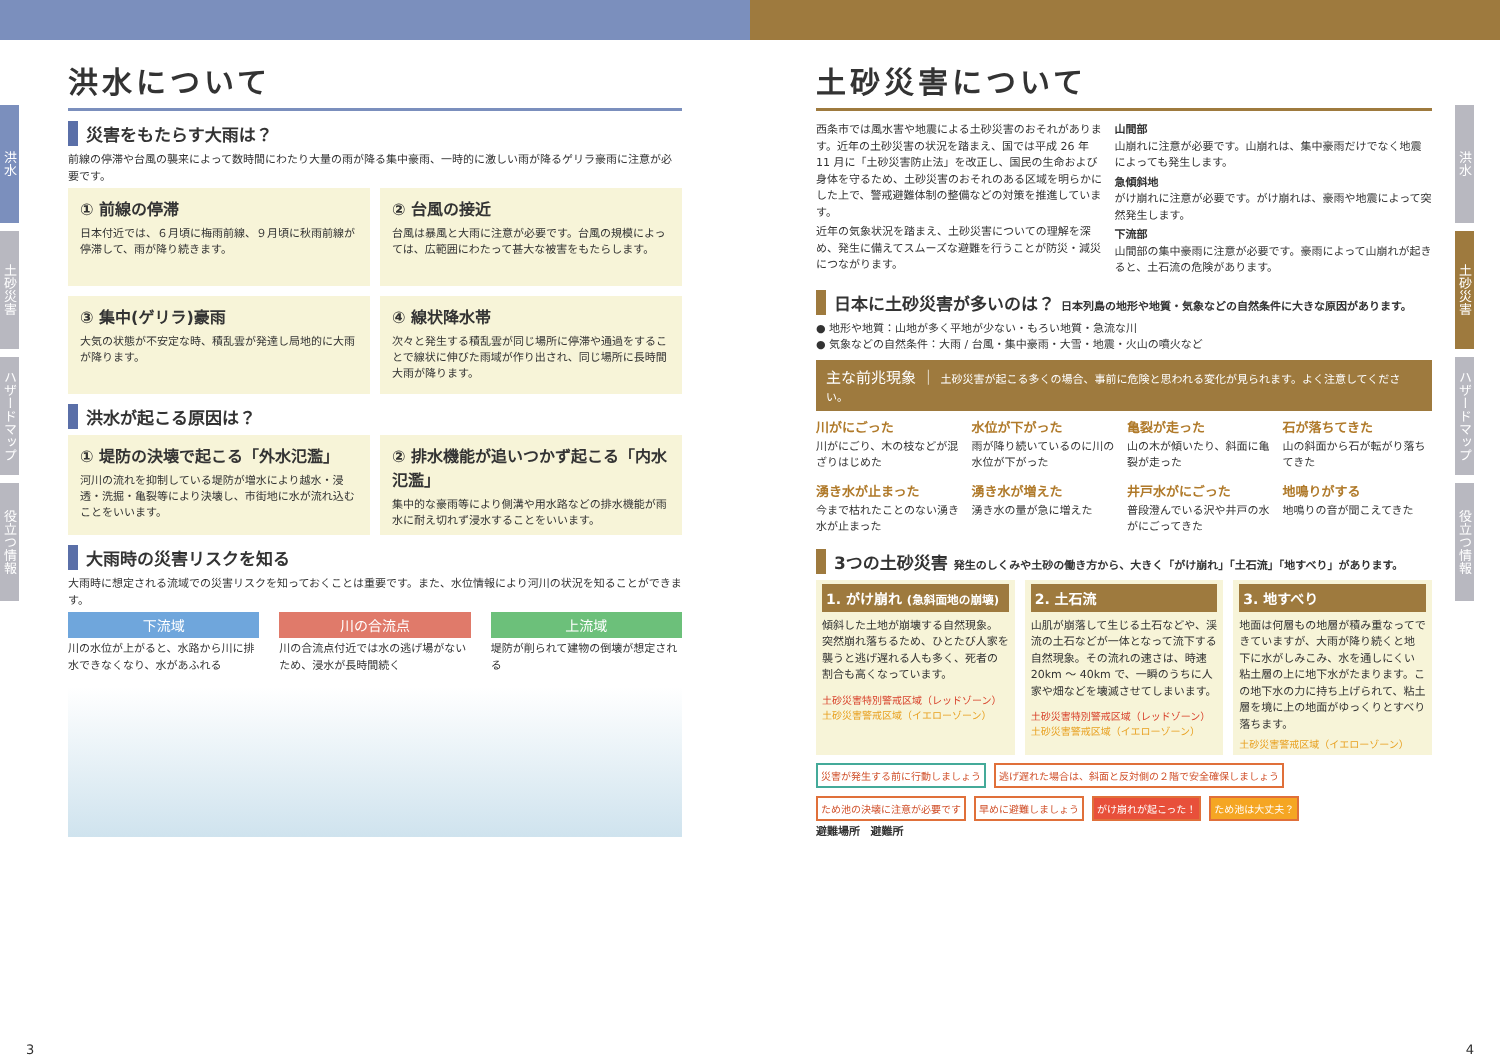洪水
土砂災害
ハザードマップ
役立つ情報
洪水について
災害をもたらす大雨は？
前線の停滞や台風の襲来によって数時間にわたり大量の雨が降る集中豪雨、一時的に激しい雨が降るゲリラ豪雨に注意が必要です。
① 前線の停滞
日本付近では、６月頃に梅雨前線、９月頃に秋雨前線が停滞して、雨が降り続きます。
② 台風の接近
台風は暴風と大雨に注意が必要です。台風の規模によっては、広範囲にわたって甚大な被害をもたらします。
③ 集中(ゲリラ)豪雨
大気の状態が不安定な時、積乱雲が発達し局地的に大雨が降ります。
④ 線状降水帯
次々と発生する積乱雲が同じ場所に停滞や通過をすることで線状に伸びた雨域が作り出され、同じ場所に長時間大雨が降ります。
洪水が起こる原因は？
① 堤防の決壊で起こる「外水氾濫」
河川の流れを抑制している堤防が増水により越水・浸透・洗掘・亀裂等により決壊し、市街地に水が流れ込むことをいいます。
② 排水機能が追いつかず起こる「内水氾濫」
集中的な豪雨等により側溝や用水路などの排水機能が雨水に耐え切れず浸水することをいいます。
大雨時の災害リスクを知る
大雨時に想定される流域での災害リスクを知っておくことは重要です。また、水位情報により河川の状況を知ることができます。
下流域
川の水位が上がると、水路から川に排水できなくなり、水があふれる
川の合流点
川の合流点付近では水の逃げ場がないため、浸水が長時間続く
上流域
堤防が削られて建物の倒壊が想定される
3
洪水
土砂災害
ハザードマップ
役立つ情報
土砂災害について
西条市では風水害や地震による土砂災害のおそれがあります。近年の土砂災害の状況を踏まえ、国では平成 26 年 11 月に「土砂災害防止法」を改正し、国民の生命および身体を守るため、土砂災害のおそれのある区域を明らかにした上で、警戒避難体制の整備などの対策を推進しています。
近年の気象状況を踏まえ、土砂災害についての理解を深め、発生に備えてスムーズな避難を行うことが防災・減災につながります。
山間部
山崩れに注意が必要です。山崩れは、集中豪雨だけでなく地震によっても発生します。
急傾斜地
がけ崩れに注意が必要です。がけ崩れは、豪雨や地震によって突然発生します。
下流部
山間部の集中豪雨に注意が必要です。豪雨によって山崩れが起きると、土石流の危険があります。
日本に土砂災害が多いのは？ 日本列島の地形や地質・気象などの自然条件に大きな原因があります。
● 地形や地質：山地が多く平地が少ない・もろい地質・急流な川
● 気象などの自然条件：大雨 / 台風・集中豪雨・大雪・地震・火山の噴火など
主な前兆現象 ｜ 土砂災害が起こる多くの場合、事前に危険と思われる変化が見られます。よく注意してください。
川がにごった
川がにごり、木の枝などが混ざりはじめた
水位が下がった
雨が降り続いているのに川の水位が下がった
亀裂が走った
山の木が傾いたり、斜面に亀裂が走った
石が落ちてきた
山の斜面から石が転がり落ちてきた
湧き水が止まった
今まで枯れたことのない湧き水が止まった
湧き水が増えた
湧き水の量が急に増えた
井戸水がにごった
普段澄んでいる沢や井戸の水がにごってきた
地鳴りがする
地鳴りの音が聞こえてきた
3つの土砂災害 発生のしくみや土砂の働き方から、大きく「がけ崩れ」「土石流」「地すべり」があります。
1. がけ崩れ (急斜面地の崩壊)
傾斜した土地が崩壊する自然現象。突然崩れ落ちるため、ひとたび人家を襲うと逃げ遅れる人も多く、死者の割合も高くなっています。
土砂災害特別警戒区域（レッドゾーン）
土砂災害警戒区域（イエローゾーン）
2. 土石流
山肌が崩落して生じる土石などや、渓流の土石などが一体となって流下する自然現象。その流れの速さは、時速 20km ～ 40km で、一瞬のうちに人家や畑などを壊滅させてしまいます。
土砂災害特別警戒区域（レッドゾーン）
土砂災害警戒区域（イエローゾーン）
3. 地すべり
地面は何層もの地層が積み重なってできていますが、大雨が降り続くと地下に水がしみこみ、水を通しにくい粘土層の上に地下水がたまります。この地下水の力に持ち上げられて、粘土層を境に上の地面がゆっくりとすべり落ちます。
土砂災害警戒区域（イエローゾーン）
災害が発生する前に行動しましょう 逃げ遅れた場合は、斜面と反対側の２階で安全確保しましょう ため池の決壊に注意が必要です 早めに避難しましょう がけ崩れが起こった！ ため池は大丈夫？
避難場所 避難所
4